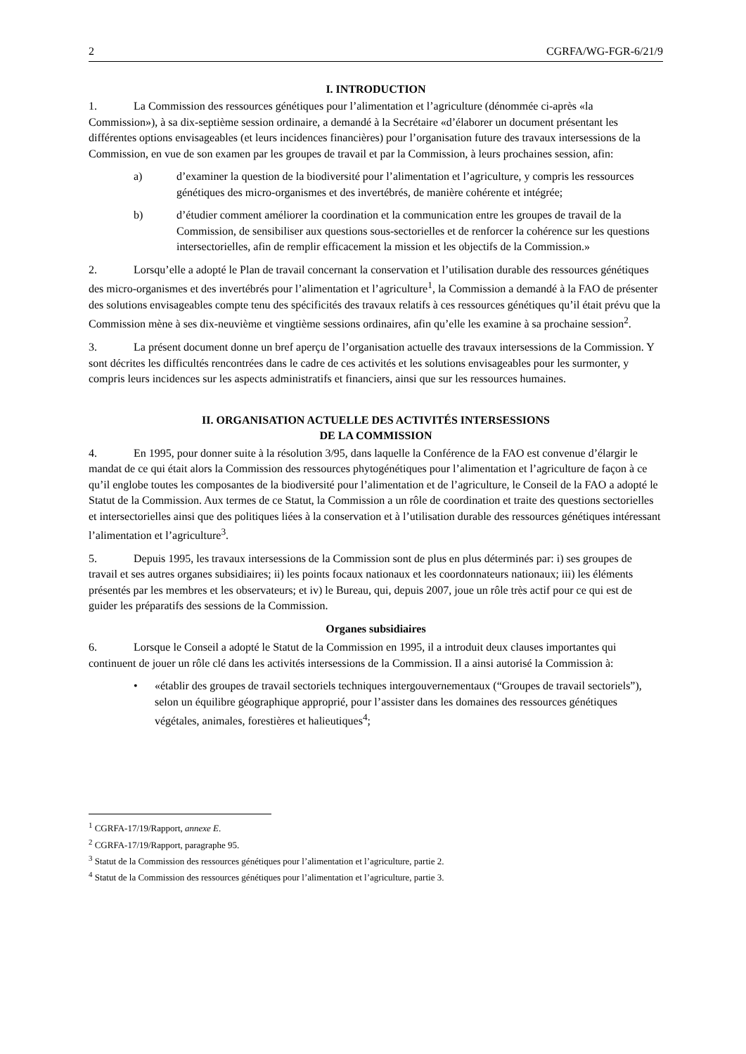2 CGRFA/WG-FGR-6/21/9
I. INTRODUCTION
1. La Commission des ressources génétiques pour l’alimentation et l’agriculture (dénommée ci-après «la Commission»), à sa dix-septième session ordinaire, a demandé à la Secrétaire «d’élaborer un document présentant les différentes options envisageables (et leurs incidences financières) pour l’organisation future des travaux intersessions de la Commission, en vue de son examen par les groupes de travail et par la Commission, à leurs prochaines session, afin:
a) d’examiner la question de la biodiversité pour l’alimentation et l’agriculture, y compris les ressources génétiques des micro-organismes et des invertébrés, de manière cohérente et intégrée;
b) d’étudier comment améliorer la coordination et la communication entre les groupes de travail de la Commission, de sensibiliser aux questions sous-sectorielles et de renforcer la cohérence sur les questions intersectorielles, afin de remplir efficacement la mission et les objectifs de la Commission.»
2. Lorsqu’elle a adopté le Plan de travail concernant la conservation et l’utilisation durable des ressources génétiques des micro-organismes et des invertébrés pour l’alimentation et l’agriculture<sup>1</sup>, la Commission a demandé à la FAO de présenter des solutions envisageables compte tenu des spécificités des travaux relatifs à ces ressources génétiques qu’il était prévu que la Commission mène à ses dix-neuvième et vingtième sessions ordinaires, afin qu’elle les examine à sa prochaine session<sup>2</sup>.
3. La présent document donne un bref aperçu de l’organisation actuelle des travaux intersessions de la Commission. Y sont décrites les difficultés rencontrées dans le cadre de ces activités et les solutions envisageables pour les surmonter, y compris leurs incidences sur les aspects administratifs et financiers, ainsi que sur les ressources humaines.
II. ORGANISATION ACTUELLE DES ACTIVITÉS INTERSESSIONS
DE LA COMMISSION
4. En 1995, pour donner suite à la résolution 3/95, dans laquelle la Conférence de la FAO est convenue d’élargir le mandat de ce qui était alors la Commission des ressources phytogénétiques pour l’alimentation et l’agriculture de façon à ce qu’il englobe toutes les composantes de la biodiversité pour l’alimentation et de l’agriculture, le Conseil de la FAO a adopté le Statut de la Commission. Aux termes de ce Statut, la Commission a un rôle de coordination et traite des questions sectorielles et intersectorielles ainsi que des politiques liées à la conservation et à l’utilisation durable des ressources génétiques intéressant l’alimentation et l’agriculture<sup>3</sup>.
5. Depuis 1995, les travaux intersessions de la Commission sont de plus en plus déterminés par: i) ses groupes de travail et ses autres organes subsidiaires; ii) les points focaux nationaux et les coordonnateurs nationaux; iii) les éléments présentés par les membres et les observateurs; et iv) le Bureau, qui, depuis 2007, joue un rôle très actif pour ce qui est de guider les préparatifs des sessions de la Commission.
Organes subsidiaires
6. Lorsque le Conseil a adopté le Statut de la Commission en 1995, il a introduit deux clauses importantes qui continuent de jouer un rôle clé dans les activités intersessions de la Commission. Il a ainsi autorisé la Commission à:
• «établir des groupes de travail sectoriels techniques intergouvernementaux (“Groupes de travail sectoriels”), selon un équilibre géographique approprié, pour l’assister dans les domaines des ressources génétiques végétales, animales, forestières et halieutiques<sup>4</sup>;
<sup>1</sup> CGRFA-17/19/Rapport, annexe E.
<sup>2</sup> CGRFA-17/19/Rapport, paragraphe 95.
<sup>3</sup> Statut de la Commission des ressources génétiques pour l’alimentation et l’agriculture, partie 2.
<sup>4</sup> Statut de la Commission des ressources génétiques pour l’alimentation et l’agriculture, partie 3.